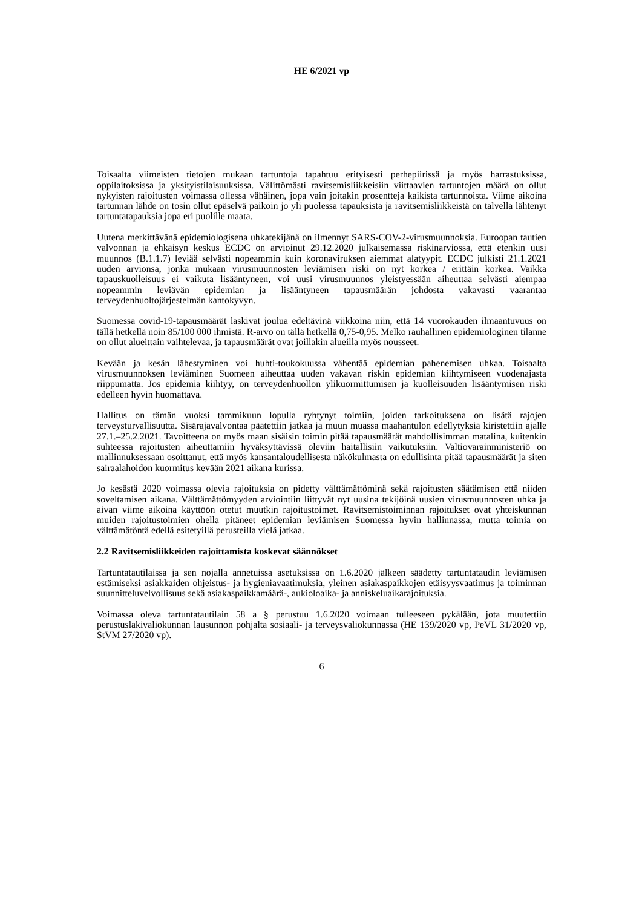HE 6/2021 vp
Toisaalta viimeisten tietojen mukaan tartuntoja tapahtuu erityisesti perhepiirissä ja myös harrastuksissa, oppilaitoksissa ja yksityistilaisuuksissa. Välittömästi ravitsemisliikkeisiin viittaavien tartuntojen määrä on ollut nykyisten rajoitusten voimassa ollessa vähäinen, jopa vain joitakin prosentteja kaikista tartunnoista. Viime aikoina tartunnan lähde on tosin ollut epäselvä paikoin jo yli puolessa tapauksista ja ravitsemisliikkeistä on talvella lähtenyt tartuntatapauksia jopa eri puolille maata.
Uutena merkittävänä epidemiologisena uhkatekijänä on ilmennyt SARS-COV-2-virusmuunnoksia. Euroopan tautien valvonnan ja ehkäisyn keskus ECDC on arvioinut 29.12.2020 julkaisemassa riskinarviossa, että etenkin uusi muunnos (B.1.1.7) leviää selvästi nopeammin kuin koronaviruksen aiemmat alatyypit. ECDC julkisti 21.1.2021 uuden arvionsa, jonka mukaan virusmuunnosten leviämisen riski on nyt korkea / erittäin korkea. Vaikka tapauskuolleisuus ei vaikuta lisääntyneen, voi uusi virusmuunnos yleistyessään aiheuttaa selvästi aiempaa nopeammin leviävän epidemian ja lisääntyneen tapausmäärän johdosta vakavasti vaarantaa terveydenhuoltojärjestelmän kantokyvyn.
Suomessa covid-19-tapausmäärät laskivat joulua edeltävinä viikkoina niin, että 14 vuorokauden ilmaantuvuus on tällä hetkellä noin 85/100 000 ihmistä. R-arvo on tällä hetkellä 0,75-0,95. Melko rauhallinen epidemiologinen tilanne on ollut alueittain vaihtelevaa, ja tapausmäärät ovat joillakin alueilla myös nousseet.
Kevään ja kesän lähestyminen voi huhti-toukokuussa vähentää epidemian pahenemisen uhkaa. Toisaalta virusmuunnoksen leviäminen Suomeen aiheuttaa uuden vakavan riskin epidemian kiihtymiseen vuodenajasta riippumatta. Jos epidemia kiihtyy, on terveydenhuollon ylikuormittumisen ja kuolleisuuden lisääntymisen riski edelleen hyvin huomattava.
Hallitus on tämän vuoksi tammikuun lopulla ryhtynyt toimiin, joiden tarkoituksena on lisätä rajojen terveysturvallisuutta. Sisärajavalvontaa päätettiin jatkaa ja muun muassa maahantulon edellytyksiä kiristettiin ajalle 27.1.–25.2.2021. Tavoitteena on myös maan sisäisin toimin pitää tapausmäärät mahdollisimman matalina, kuitenkin suhteessa rajoitusten aiheuttamiin hyväksyttävissä oleviin haitallisiin vaikutuksiin. Valtiovarainministeriö on mallinnuksessaan osoittanut, että myös kansantaloudellisesta näkökulmasta on edullisinta pitää tapausmäärät ja siten sairaalahoidon kuormitus kevään 2021 aikana kurissa.
Jo kesästä 2020 voimassa olevia rajoituksia on pidetty välttämättöminä sekä rajoitusten säätämisen että niiden soveltamisen aikana. Välttämättömyyden arviointiin liittyvät nyt uusina tekijöinä uusien virusmuunnosten uhka ja aivan viime aikoina käyttöön otetut muutkin rajoitustoimet. Ravitsemistoiminnan rajoitukset ovat yhteiskunnan muiden rajoitustoimien ohella pitäneet epidemian leviämisen Suomessa hyvin hallinnassa, mutta toimia on välttämätöntä edellä esitetyillä perusteilla vielä jatkaa.
2.2 Ravitsemisliikkeiden rajoittamista koskevat säännökset
Tartuntatautilaissa ja sen nojalla annetuissa asetuksissa on 1.6.2020 jälkeen säädetty tartuntataudin leviämisen estämiseksi asiakkaiden ohjeistus- ja hygieniavaatimuksia, yleinen asiakaspaikkojen etäisyysvaatimus ja toiminnan suunnitteluvelvollisuus sekä asiakaspaikkamäärä-, aukioloaika- ja anniskeluaikarajoituksia.
Voimassa oleva tartuntatautilain 58 a § perustuu 1.6.2020 voimaan tulleeseen pykälään, jota muutettiin perustuslakivaliokunnan lausunnon pohjalta sosiaali- ja terveysvaliokunnassa (HE 139/2020 vp, PeVL 31/2020 vp, StVM 27/2020 vp).
6